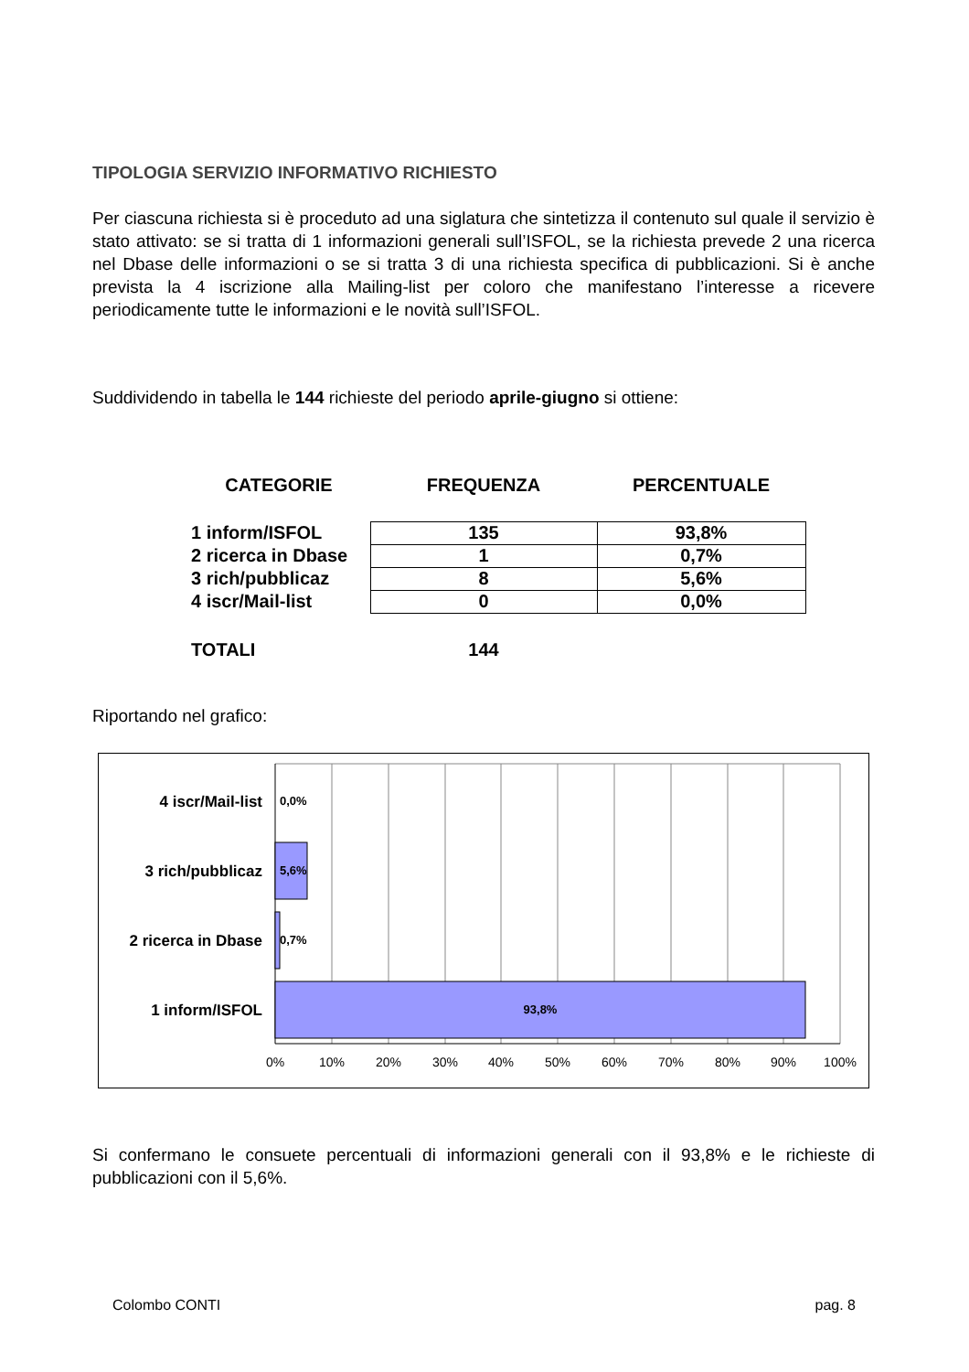TIPOLOGIA SERVIZIO INFORMATIVO RICHIESTO
Per ciascuna richiesta si è proceduto ad una siglatura che sintetizza il contenuto sul quale il servizio è stato attivato: se si tratta di 1 informazioni generali sull’ISFOL, se la richiesta prevede 2 una ricerca nel Dbase delle informazioni o se si tratta 3 di una richiesta specifica di pubblicazioni. Si è anche prevista la 4 iscrizione alla Mailing-list per coloro che manifestano l’interesse a ricevere periodicamente tutte le informazioni e le novità sull’ISFOL.
Suddividendo in tabella le 144 richieste del periodo aprile-giugno si ottiene:
| CATEGORIE | FREQUENZA | PERCENTUALE |
| 1 inform/ISFOL | 135 | 93,8% |
| 2 ricerca in Dbase | 1 | 0,7% |
| 3 rich/pubblicaz | 8 | 5,6% |
| 4 iscr/Mail-list | 0 | 0,0% |
| TOTALI | 144 | |
Riportando nel grafico:
4 iscr/Mail-list
3 rich/pubblicaz
2 ricerca in Dbase
1 inform/ISFOL
0,0%
5,6%
0,7%
93,8%
0%
10%
20%
30%
40%
50%
60%
70%
80%
90%
100%
Si confermano le consuete percentuali di informazioni generali con il 93,8% e le richieste di pubblicazioni con il 5,6%.
Colombo CONTI pag. 8